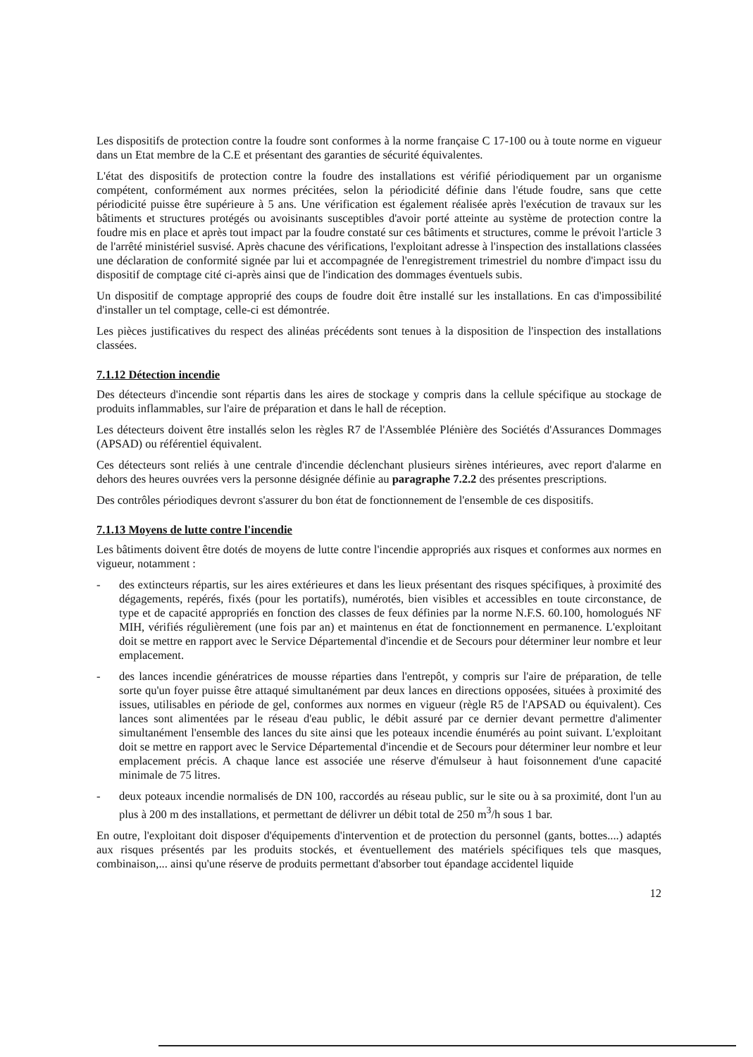Les dispositifs de protection contre la foudre sont conformes à la norme française C 17-100 ou à toute norme en vigueur dans un Etat membre de la C.E et présentant des garanties de sécurité équivalentes.
L'état des dispositifs de protection contre la foudre des installations est vérifié périodiquement par un organisme compétent, conformément aux normes précitées, selon la périodicité définie dans l'étude foudre, sans que cette périodicité puisse être supérieure à 5 ans. Une vérification est également réalisée après l'exécution de travaux sur les bâtiments et structures protégés ou avoisinants susceptibles d'avoir porté atteinte au système de protection contre la foudre mis en place et après tout impact par la foudre constaté sur ces bâtiments et structures, comme le prévoit l'article 3 de l'arrêté ministériel susvisé. Après chacune des vérifications, l'exploitant adresse à l'inspection des installations classées une déclaration de conformité signée par lui et accompagnée de l'enregistrement trimestriel du nombre d'impact issu du dispositif de comptage cité ci-après ainsi que de l'indication des dommages éventuels subis.
Un dispositif de comptage approprié des coups de foudre doit être installé sur les installations. En cas d'impossibilité d'installer un tel comptage, celle-ci est démontrée.
Les pièces justificatives du respect des alinéas précédents sont tenues à la disposition de l'inspection des installations classées.
7.1.12 Détection incendie
Des détecteurs d'incendie sont répartis dans les aires de stockage y compris dans la cellule spécifique au stockage de produits inflammables, sur l'aire de préparation et dans le hall de réception.
Les détecteurs doivent être installés selon les règles R7 de l'Assemblée Plénière des Sociétés d'Assurances Dommages (APSAD) ou référentiel équivalent.
Ces détecteurs sont reliés à une centrale d'incendie déclenchant plusieurs sirènes intérieures, avec report d'alarme en dehors des heures ouvrées vers la personne désignée définie au paragraphe 7.2.2 des présentes prescriptions.
Des contrôles périodiques devront s'assurer du bon état de fonctionnement de l'ensemble de ces dispositifs.
7.1.13 Moyens de lutte contre l'incendie
Les bâtiments doivent être dotés de moyens de lutte contre l'incendie appropriés aux risques et conformes aux normes en vigueur, notamment :
- des extincteurs répartis, sur les aires extérieures et dans les lieux présentant des risques spécifiques, à proximité des dégagements, repérés, fixés (pour les portatifs), numérotés, bien visibles et accessibles en toute circonstance, de type et de capacité appropriés en fonction des classes de feux définies par la norme N.F.S. 60.100, homologués NF MIH, vérifiés régulièrement (une fois par an) et maintenus en état de fonctionnement en permanence. L'exploitant doit se mettre en rapport avec le Service Départemental d'incendie et de Secours pour déterminer leur nombre et leur emplacement.
- des lances incendie génératrices de mousse réparties dans l'entrepôt, y compris sur l'aire de préparation, de telle sorte qu'un foyer puisse être attaqué simultanément par deux lances en directions opposées, situées à proximité des issues, utilisables en période de gel, conformes aux normes en vigueur (règle R5 de l'APSAD ou équivalent). Ces lances sont alimentées par le réseau d'eau public, le débit assuré par ce dernier devant permettre d'alimenter simultanément l'ensemble des lances du site ainsi que les poteaux incendie énumérés au point suivant. L'exploitant doit se mettre en rapport avec le Service Départemental d'incendie et de Secours pour déterminer leur nombre et leur emplacement précis. A chaque lance est associée une réserve d'émulseur à haut foisonnement d'une capacité minimale de 75 litres.
- deux poteaux incendie normalisés de DN 100, raccordés au réseau public, sur le site ou à sa proximité, dont l'un au plus à 200 m des installations, et permettant de délivrer un débit total de 250 m<sup>3</sup>/h sous 1 bar.
En outre, l'exploitant doit disposer d'équipements d'intervention et de protection du personnel (gants, bottes....) adaptés aux risques présentés par les produits stockés, et éventuellement des matériels spécifiques tels que masques, combinaison,... ainsi qu'une réserve de produits permettant d'absorber tout épandage accidentel liquide
12